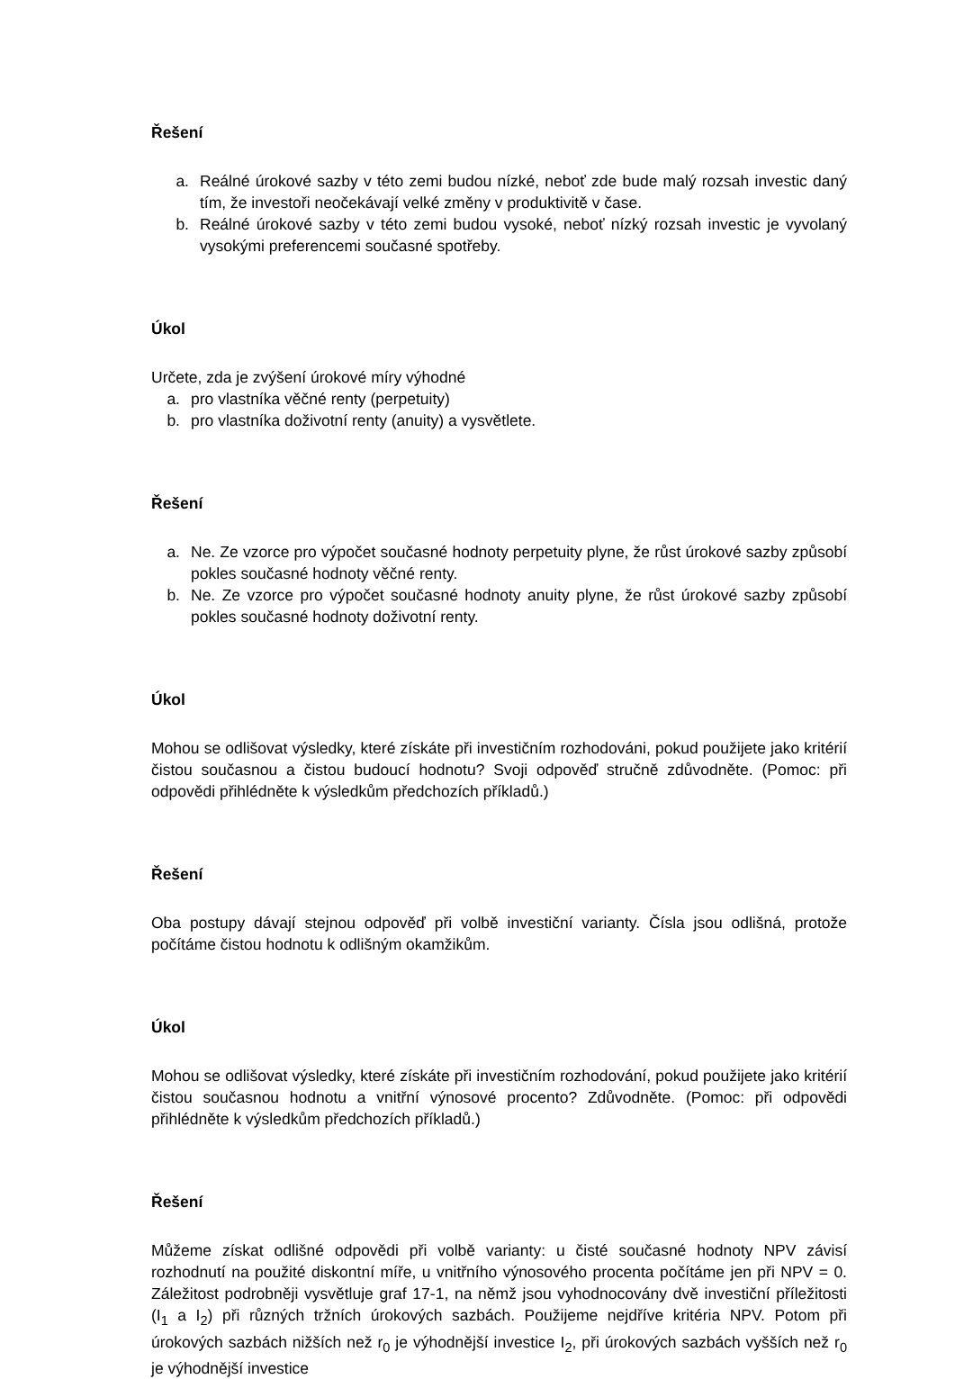Řešení
a. Reálné úrokové sazby v této zemi budou nízké, neboť zde bude malý rozsah investic daný tím, že investoři neočekávají velké změny v produktivitě v čase.
b. Reálné úrokové sazby v této zemi budou vysoké, neboť nízký rozsah investic je vyvolaný vysokými preferencemi současné spotřeby.
Úkol
Určete, zda je zvýšení úrokové míry výhodné
a. pro vlastníka věčné renty (perpetuity)
b. pro vlastníka doživotní renty (anuity) a vysvětlete.
Řešení
a. Ne. Ze vzorce pro výpočet současné hodnoty perpetuity plyne, že růst úrokové sazby způsobí pokles současné hodnoty věčné renty.
b. Ne. Ze vzorce pro výpočet současné hodnoty anuity plyne, že růst úrokové sazby způsobí pokles současné hodnoty doživotní renty.
Úkol
Mohou se odlišovat výsledky, které získáte při investičním rozhodováni, pokud použijete jako kritérií čistou současnou a čistou budoucí hodnotu? Svoji odpověď stručně zdůvodněte. (Pomoc: při odpovědi přihlédněte k výsledkům předchozích příkladů.)
Řešení
Oba postupy dávají stejnou odpověď při volbě investiční varianty. Čísla jsou odlišná, protože počítáme čistou hodnotu k odlišným okamžikům.
Úkol
Mohou se odlišovat výsledky, které získáte při investičním rozhodování, pokud použijete jako kritérií čistou současnou hodnotu a vnitřní výnosové procento? Zdůvodněte. (Pomoc: při odpovědi přihlédněte k výsledkům předchozích příkladů.)
Řešení
Můžeme získat odlišné odpovědi při volbě varianty: u čisté současné hodnoty NPV závisí rozhodnutí na použité diskontní míře, u vnitřního výnosového procenta počítáme jen při NPV = 0. Záležitost podrobněji vysvětluje graf 17-1, na němž jsou vyhodnocovány dvě investiční příležitosti (I<sub>1</sub> a I<sub>2</sub>) při různých tržních úrokových sazbách. Použijeme nejdříve kritéria NPV. Potom při úrokových sazbách nižších než r<sub>0</sub> je výhodnější investice I<sub>2</sub>, při úrokových sazbách vyšších než r<sub>0</sub> je výhodnější investice